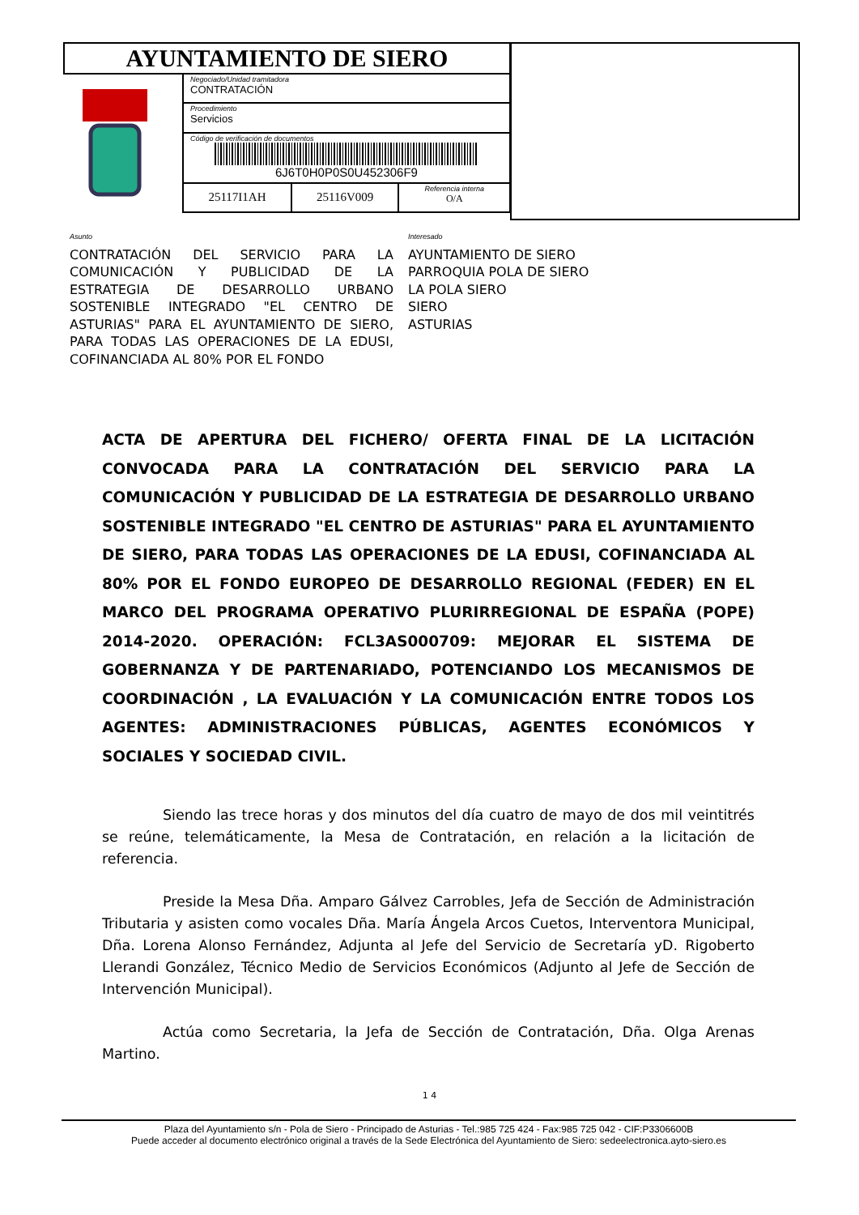| AYUNTAMIENTO DE SIERO | | | |
| | Negociado/Unidad tramitadora CONTRATACIÓN | | |
| | Procedimiento Servicios | | |
| | Código de verificación de documentos 6J6T0H0P0S0U452306F9 | | |
| | 25117I1AH | 25116V009 | Referencia interna O/A |
Asunto
CONTRATACIÓN DEL SERVICIO PARA LA COMUNICACIÓN Y PUBLICIDAD DE LA ESTRATEGIA DE DESARROLLO URBANO SOSTENIBLE INTEGRADO "EL CENTRO DE ASTURIAS" PARA EL AYUNTAMIENTO DE SIERO, PARA TODAS LAS OPERACIONES DE LA EDUSI, COFINANCIADA AL 80% POR EL FONDO
Interesado
AYUNTAMIENTO DE SIERO
PARROQUIA POLA DE SIERO
LA POLA SIERO
SIERO
ASTURIAS
ACTA DE APERTURA DEL FICHERO/ OFERTA FINAL DE LA LICITACIÓN CONVOCADA PARA LA CONTRATACIÓN DEL SERVICIO PARA LA COMUNICACIÓN Y PUBLICIDAD DE LA ESTRATEGIA DE DESARROLLO URBANO SOSTENIBLE INTEGRADO "EL CENTRO DE ASTURIAS" PARA EL AYUNTAMIENTO DE SIERO, PARA TODAS LAS OPERACIONES DE LA EDUSI, COFINANCIADA AL 80% POR EL FONDO EUROPEO DE DESARROLLO REGIONAL (FEDER) EN EL MARCO DEL PROGRAMA OPERATIVO PLURIRREGIONAL DE ESPAÑA (POPE) 2014-2020. OPERACIÓN: FCL3AS000709: MEJORAR EL SISTEMA DE GOBERNANZA Y DE PARTENARIADO, POTENCIANDO LOS MECANISMOS DE COORDINACIÓN , LA EVALUACIÓN Y LA COMUNICACIÓN ENTRE TODOS LOS AGENTES: ADMINISTRACIONES PÚBLICAS, AGENTES ECONÓMICOS Y SOCIALES Y SOCIEDAD CIVIL.
Siendo las trece horas y dos minutos del día cuatro de mayo de dos mil veintitrés se reúne, telemáticamente, la Mesa de Contratación, en relación a la licitación de referencia.
Preside la Mesa Dña. Amparo Gálvez Carrobles, Jefa de Sección de Administración Tributaria y asisten como vocales Dña. María Ángela Arcos Cuetos, Interventora Municipal, Dña. Lorena Alonso Fernández, Adjunta al Jefe del Servicio de Secretaría yD. Rigoberto Llerandi González, Técnico Medio de Servicios Económicos (Adjunto al Jefe de Sección de Intervención Municipal).
Actúa como Secretaria, la Jefa de Sección de Contratación, Dña. Olga Arenas Martino.
1 4
Plaza del Ayuntamiento s/n - Pola de Siero - Principado de Asturias - Tel.:985 725 424 - Fax:985 725 042 - CIF:P3306600B
Puede acceder al documento electrónico original a través de la Sede Electrónica del Ayuntamiento de Siero: sedeelectronica.ayto-siero.es